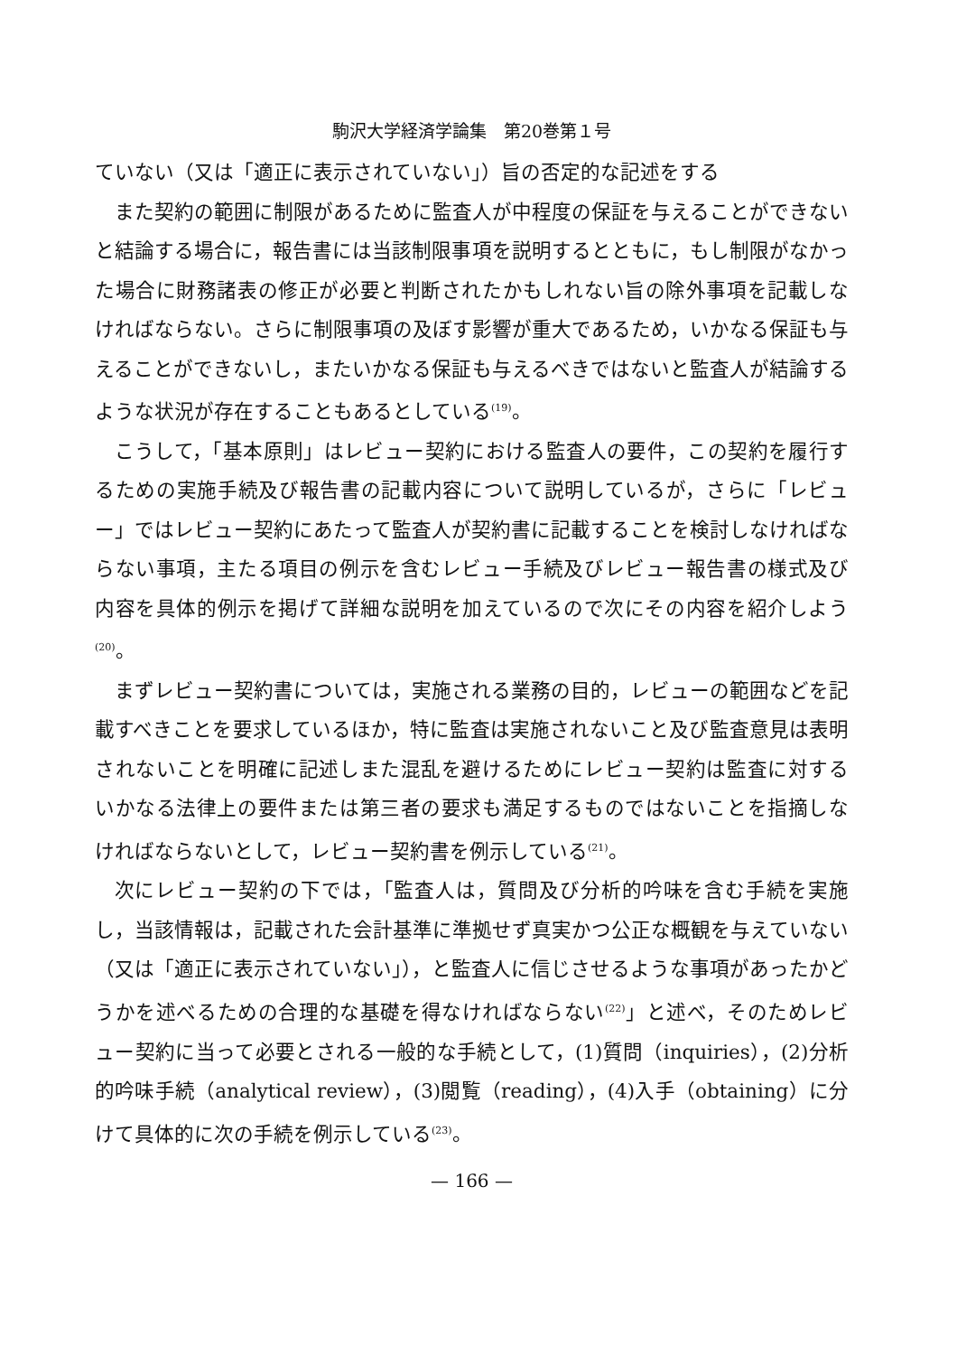駒沢大学経済学論集　第20巻第１号
ていない（又は「適正に表示されていない」）旨の否定的な記述をする
また契約の範囲に制限があるために監査人が中程度の保証を与えることができないと結論する場合に，報告書には当該制限事項を説明するとともに，もし制限がなかった場合に財務諸表の修正が必要と判断されたかもしれない旨の除外事項を記載しなければならない。さらに制限事項の及ぼす影響が重大であるため，いかなる保証も与えることができないし，またいかなる保証も与えるべきではないと監査人が結論するような状況が存在することもあるとしている<sup>(19)</sup>。
こうして，「基本原則」はレビュー契約における監査人の要件，この契約を履行するための実施手続及び報告書の記載内容について説明しているが，さらに「レビュー」ではレビュー契約にあたって監査人が契約書に記載することを検討しなければならない事項，主たる項目の例示を含むレビュー手続及びレビュー報告書の様式及び内容を具体的例示を掲げて詳細な説明を加えているので次にその内容を紹介しよう<sup>(20)</sup>。
まずレビュー契約書については，実施される業務の目的，レビューの範囲などを記載すべきことを要求しているほか，特に監査は実施されないこと及び監査意見は表明されないことを明確に記述しまた混乱を避けるためにレビュー契約は監査に対するいかなる法律上の要件または第三者の要求も満足するものではないことを指摘しなければならないとして，レビュー契約書を例示している<sup>(21)</sup>。
次にレビュー契約の下では，「監査人は，質問及び分析的吟味を含む手続を実施し，当該情報は，記載された会計基準に準拠せず真実かつ公正な概観を与えていない（又は「適正に表示されていない」），と監査人に信じさせるような事項があったかどうかを述べるための合理的な基礎を得なければならない<sup>(22)</sup>」と述べ，そのためレビュー契約に当って必要とされる一般的な手続として，(1)質問（inquiries），(2)分析的吟味手続（analytical review），(3)閲覧（reading），(4)入手（obtaining）に分けて具体的に次の手続を例示している<sup>(23)</sup>。
— 166 —